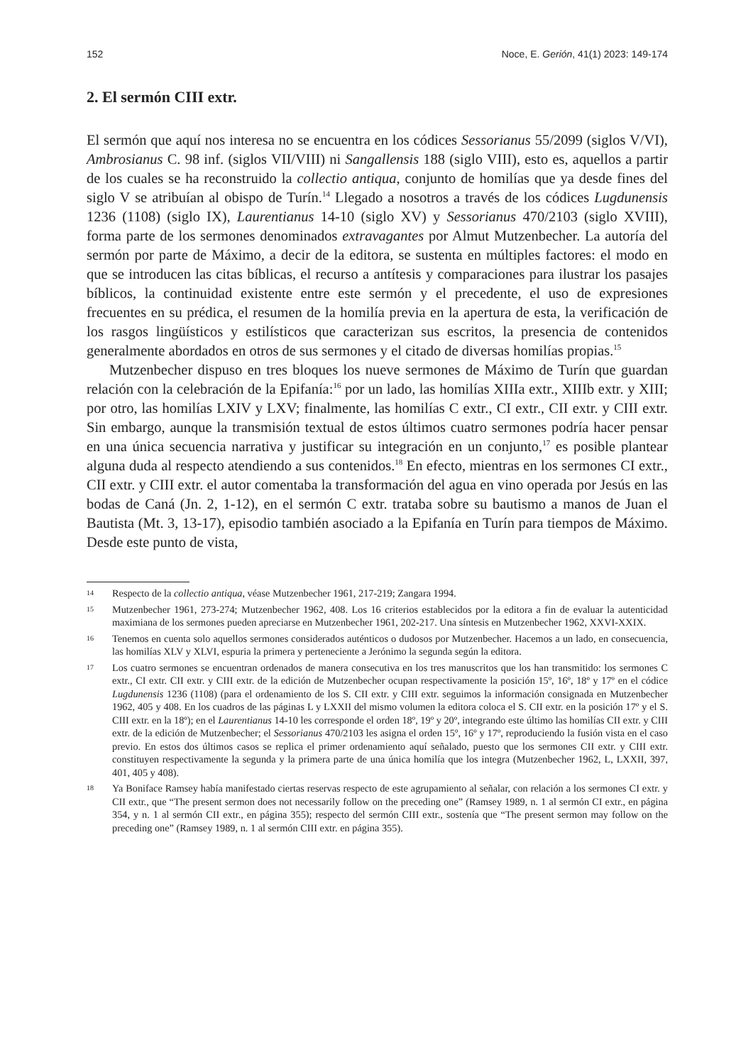152 Noce, E. Gerión, 41(1) 2023: 149-174
2. El sermón CIII extr.
El sermón que aquí nos interesa no se encuentra en los códices Sessorianus 55/2099 (siglos V/VI), Ambrosianus C. 98 inf. (siglos VII/VIII) ni Sangallensis 188 (siglo VIII), esto es, aquellos a partir de los cuales se ha reconstruido la collectio antiqua, conjunto de homilías que ya desde fines del siglo V se atribuían al obispo de Turín.<sup>14</sup> Llegado a nosotros a través de los códices Lugdunensis 1236 (1108) (siglo IX), Laurentianus 14-10 (siglo XV) y Sessorianus 470/2103 (siglo XVIII), forma parte de los sermones denominados extravagantes por Almut Mutzenbecher. La autoría del sermón por parte de Máximo, a decir de la editora, se sustenta en múltiples factores: el modo en que se introducen las citas bíblicas, el recurso a antítesis y comparaciones para ilustrar los pasajes bíblicos, la continuidad existente entre este sermón y el precedente, el uso de expresiones frecuentes en su prédica, el resumen de la homilía previa en la apertura de esta, la verificación de los rasgos lingüísticos y estilísticos que caracterizan sus escritos, la presencia de contenidos generalmente abordados en otros de sus sermones y el citado de diversas homilías propias.<sup>15</sup>
Mutzenbecher dispuso en tres bloques los nueve sermones de Máximo de Turín que guardan relación con la celebración de la Epifanía:<sup>16</sup> por un lado, las homilías XIIIa extr., XIIIb extr. y XIII; por otro, las homilías LXIV y LXV; finalmente, las homilías C extr., CI extr., CII extr. y CIII extr. Sin embargo, aunque la transmisión textual de estos últimos cuatro sermones podría hacer pensar en una única secuencia narrativa y justificar su integración en un conjunto,<sup>17</sup> es posible plantear alguna duda al respecto atendiendo a sus contenidos.<sup>18</sup> En efecto, mientras en los sermones CI extr., CII extr. y CIII extr. el autor comentaba la transformación del agua en vino operada por Jesús en las bodas de Caná (Jn. 2, 1-12), en el sermón C extr. trataba sobre su bautismo a manos de Juan el Bautista (Mt. 3, 13-17), episodio también asociado a la Epifanía en Turín para tiempos de Máximo. Desde este punto de vista,
14 Respecto de la collectio antiqua, véase Mutzenbecher 1961, 217-219; Zangara 1994.
15 Mutzenbecher 1961, 273-274; Mutzenbecher 1962, 408. Los 16 criterios establecidos por la editora a fin de evaluar la autenticidad maximiana de los sermones pueden apreciarse en Mutzenbecher 1961, 202-217. Una síntesis en Mutzenbecher 1962, XXVI-XXIX.
16 Tenemos en cuenta solo aquellos sermones considerados auténticos o dudosos por Mutzenbecher. Hacemos a un lado, en consecuencia, las homilías XLV y XLVI, espuria la primera y perteneciente a Jerónimo la segunda según la editora.
17 Los cuatro sermones se encuentran ordenados de manera consecutiva en los tres manuscritos que los han transmitido: los sermones C extr., CI extr. CII extr. y CIII extr. de la edición de Mutzenbecher ocupan respectivamente la posición 15º, 16º, 18º y 17º en el códice Lugdunensis 1236 (1108) (para el ordenamiento de los S. CII extr. y CIII extr. seguimos la información consignada en Mutzenbecher 1962, 405 y 408. En los cuadros de las páginas L y LXXII del mismo volumen la editora coloca el S. CII extr. en la posición 17º y el S. CIII extr. en la 18º); en el Laurentianus 14-10 les corresponde el orden 18º, 19º y 20º, integrando este último las homilías CII extr. y CIII extr. de la edición de Mutzenbecher; el Sessorianus 470/2103 les asigna el orden 15º, 16º y 17º, reproduciendo la fusión vista en el caso previo. En estos dos últimos casos se replica el primer ordenamiento aquí señalado, puesto que los sermones CII extr. y CIII extr. constituyen respectivamente la segunda y la primera parte de una única homilía que los integra (Mutzenbecher 1962, L, LXXII, 397, 401, 405 y 408).
18 Ya Boniface Ramsey había manifestado ciertas reservas respecto de este agrupamiento al señalar, con relación a los sermones CI extr. y CII extr., que “The present sermon does not necessarily follow on the preceding one” (Ramsey 1989, n. 1 al sermón CI extr., en página 354, y n. 1 al sermón CII extr., en página 355); respecto del sermón CIII extr., sostenía que “The present sermon may follow on the preceding one” (Ramsey 1989, n. 1 al sermón CIII extr. en página 355).